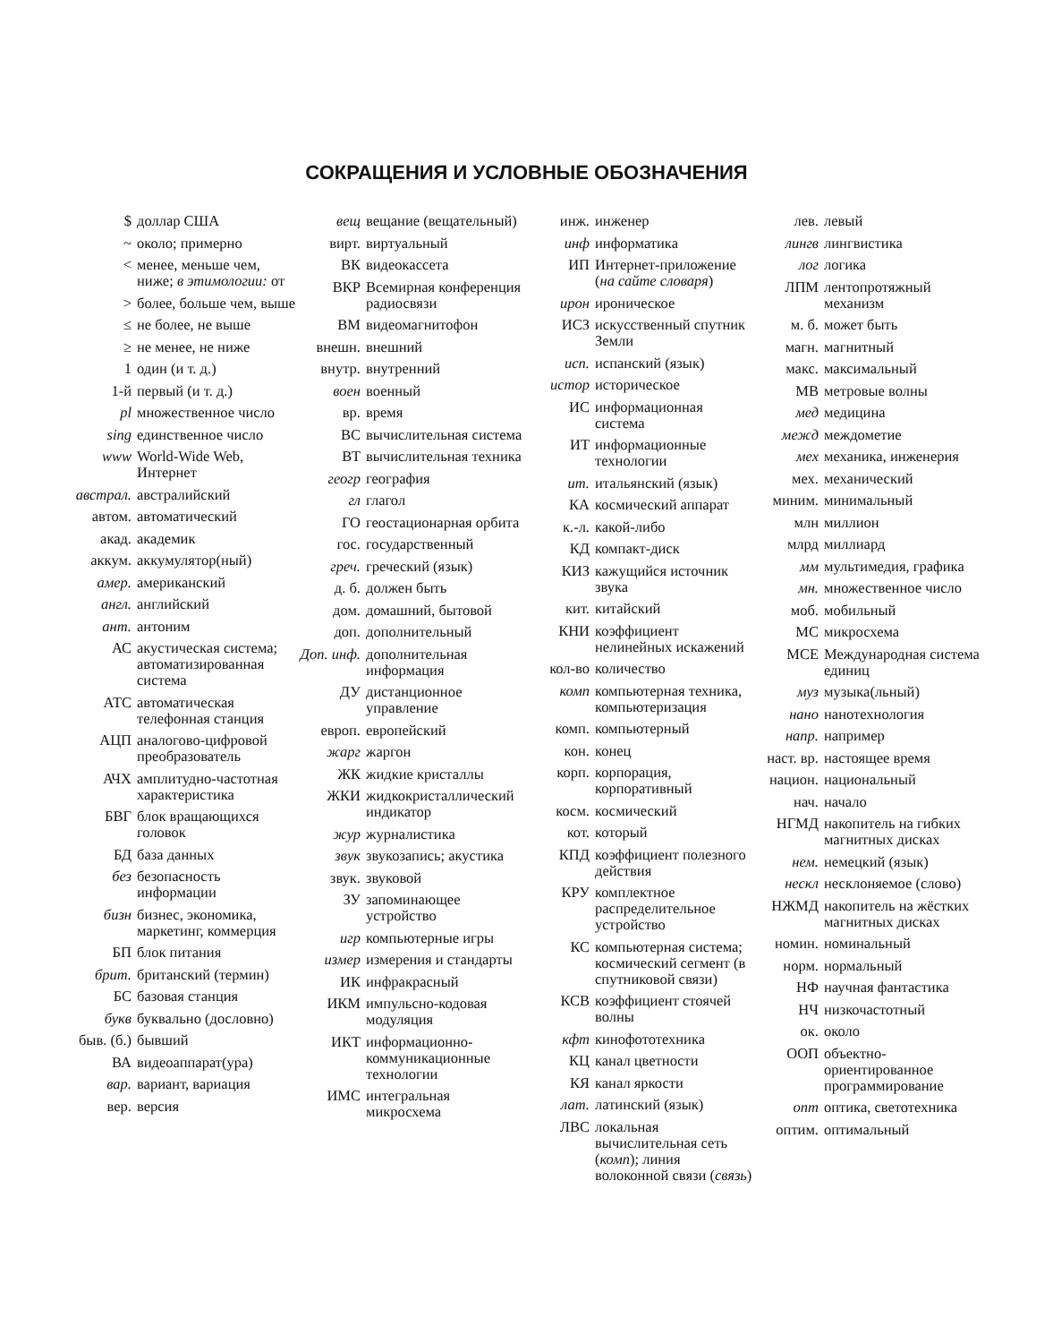СОКРАЩЕНИЯ И УСЛОВНЫЕ ОБОЗНАЧЕНИЯ
$ доллар США
~ около; примерно
< менее, меньше чем, ниже; в этимологии: от
> более, больше чем, выше
≤ не более, не выше
≥ не менее, не ниже
1 один (и т. д.)
1-й первый (и т. д.)
pl множественное число
sing единственное число
www World-Wide Web, Интернет
австрал. австралийский
автом. автоматический
акад. академик
аккум. аккумулятор(ный)
амер. американский
англ. английский
ант. антоним
АС акустическая система; автоматизированная система
АТС автоматическая телефонная станция
АЦП аналогово-цифровой преобразователь
АЧХ амплитудно-частотная характеристика
БВГ блок вращающихся головок
БД база данных
без безопасность информации
бизн бизнес, экономика, маркетинг, коммерция
БП блок питания
брит. британский (термин)
БС базовая станция
букв буквально (дословно)
быв. (б.) бывший
ВА видеоаппарат(ура)
вар. вариант, вариация
вер. версия
вещ вещание (вещательный)
вирт. виртуальный
ВК видеокассета
ВКР Всемирная конференция радиосвязи
ВМ видеомагнитофон
внешн. внешний
внутр. внутренний
воен военный
вр. время
ВС вычислительная система
ВТ вычислительная техника
геогр география
гл глагол
ГО геостационарная орбита
гос. государственный
греч. греческий (язык)
д. б. должен быть
дом. домашний, бытовой
доп. дополнительный
Доп. инф. дополнительная информация
ДУ дистанционное управление
европ. европейский
жарг жаргон
ЖК жидкие кристаллы
ЖКИ жидкокристаллический индикатор
жур журналистика
звук звукозапись; акустика
звук. звуковой
ЗУ запоминающее устройство
игр компьютерные игры
измер измерения и стандарты
ИК инфракрасный
ИКМ импульсно-кодовая модуляция
ИКТ информационно-коммуникационные технологии
ИМС интегральная микросхема
инж. инженер
инф информатика
ИП Интернет-приложение (на сайте словаря)
ирон ироническое
ИСЗ искусственный спутник Земли
исп. испанский (язык)
истор историческое
ИС информационная система
ИТ информационные технологии
ит. итальянский (язык)
КА космический аппарат
к.-л. какой-либо
КД компакт-диск
КИЗ кажущийся источник звука
кит. китайский
КНИ коэффициент нелинейных искажений
кол-во количество
комп компьютерная техника, компьютеризация
комп. компьютерный
кон. конец
корп. корпорация, корпоративный
косм. космический
кот. который
КПД коэффициент полезного действия
КРУ комплектное распределительное устройство
КС компьютерная система; космический сегмент (в спутниковой связи)
КСВ коэффициент стоячей волны
кфт кинофототехника
КЦ канал цветности
КЯ канал яркости
лат. латинский (язык)
ЛВС локальная вычислительная сеть (комп); линия волоконной связи (связь)
лев. левый
лингв лингвистика
лог логика
ЛПМ лентопротяжный механизм
м. б. может быть
магн. магнитный
макс. максимальный
МВ метровые волны
мед медицина
межд междометие
мех механика, инженерия
мех. механический
миним. минимальный
млн миллион
млрд миллиард
мм мультимедия, графика
мн. множественное число
моб. мобильный
МС микросхема
МСЕ Международная система единиц
муз музыка(льный)
нано нанотехнология
напр. например
наст. вр. настоящее время
национ. национальный
нач. начало
НГМД накопитель на гибких магнитных дисках
нем. немецкий (язык)
нескл несклоняемое (слово)
НЖМД накопитель на жёстких магнитных дисках
номин. номинальный
норм. нормальный
НФ научная фантастика
НЧ низкочастотный
ок. около
ООП объектно-ориентированное программирование
опт оптика, светотехника
оптим. оптимальный